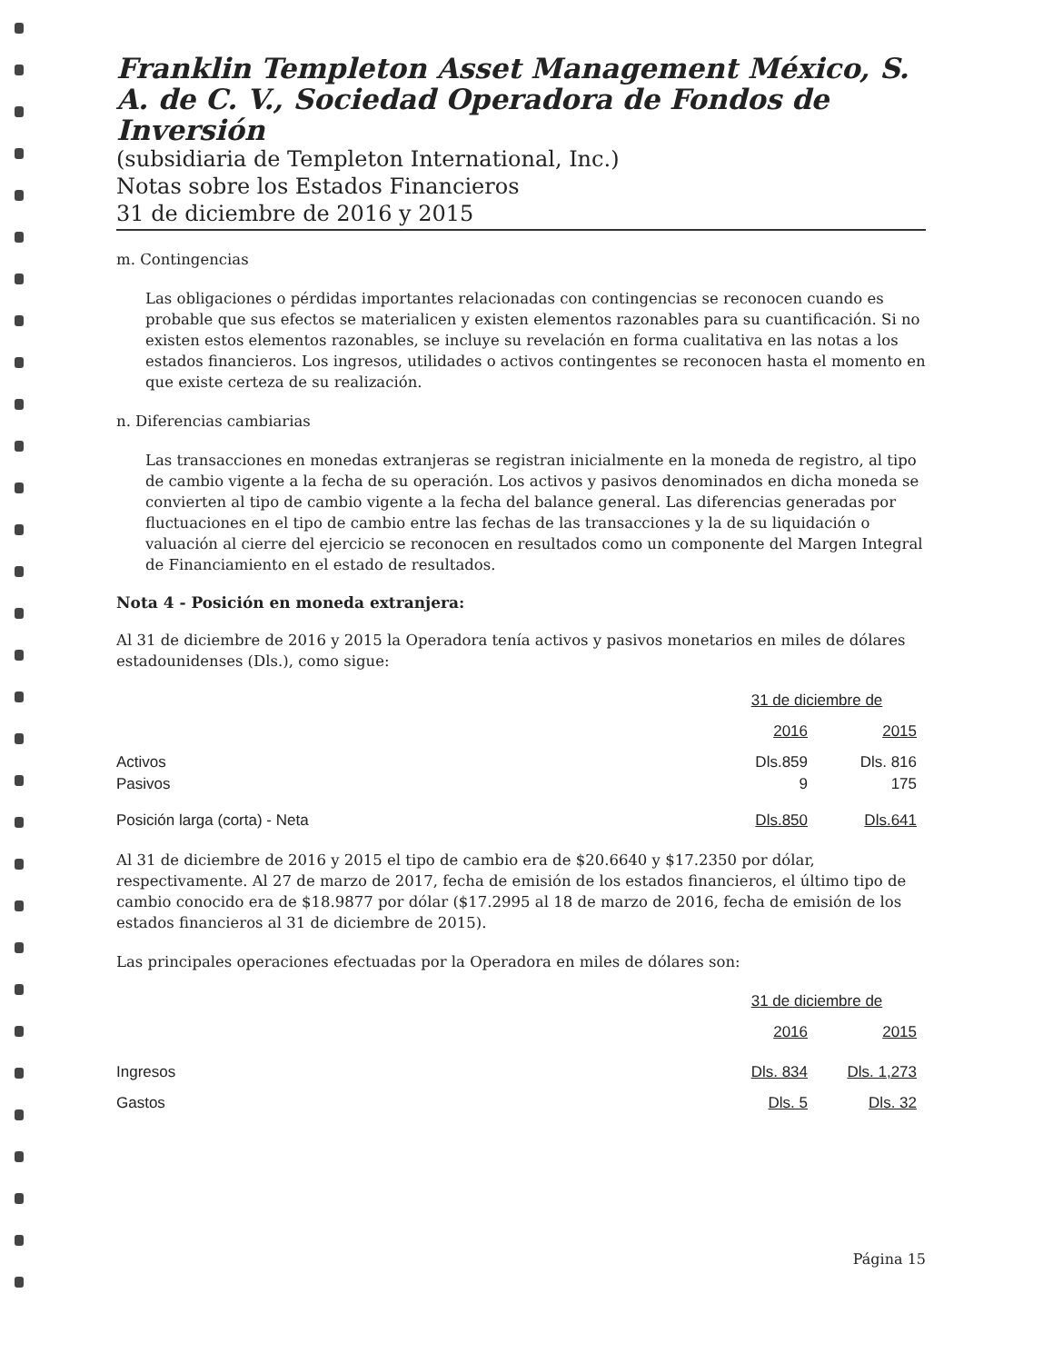Franklin Templeton Asset Management México, S. A. de C. V., Sociedad Operadora de Fondos de Inversión
(subsidiaria de Templeton International, Inc.)
Notas sobre los Estados Financieros
31 de diciembre de 2016 y 2015
m. Contingencias
Las obligaciones o pérdidas importantes relacionadas con contingencias se reconocen cuando es probable que sus efectos se materialicen y existen elementos razonables para su cuantificación. Si no existen estos elementos razonables, se incluye su revelación en forma cualitativa en las notas a los estados financieros. Los ingresos, utilidades o activos contingentes se reconocen hasta el momento en que existe certeza de su realización.
n. Diferencias cambiarias
Las transacciones en monedas extranjeras se registran inicialmente en la moneda de registro, al tipo de cambio vigente a la fecha de su operación. Los activos y pasivos denominados en dicha moneda se convierten al tipo de cambio vigente a la fecha del balance general. Las diferencias generadas por fluctuaciones en el tipo de cambio entre las fechas de las transacciones y la de su liquidación o valuación al cierre del ejercicio se reconocen en resultados como un componente del Margen Integral de Financiamiento en el estado de resultados.
Nota 4 - Posición en moneda extranjera:
Al 31 de diciembre de 2016 y 2015 la Operadora tenía activos y pasivos monetarios en miles de dólares estadounidenses (Dls.), como sigue:
| | 31 de diciembre de | |
| | 2016 | 2015 |
| Activos | Dls.859 | Dls. 816 |
| Pasivos | 9 | 175 |
| Posición larga (corta) - Neta | Dls.850 | Dls.641 |
Al 31 de diciembre de 2016 y 2015 el tipo de cambio era de $20.6640 y $17.2350 por dólar, respectivamente. Al 27 de marzo de 2017, fecha de emisión de los estados financieros, el último tipo de cambio conocido era de $18.9877 por dólar ($17.2995 al 18 de marzo de 2016, fecha de emisión de los estados financieros al 31 de diciembre de 2015).
Las principales operaciones efectuadas por la Operadora en miles de dólares son:
| | 31 de diciembre de | |
| | 2016 | 2015 |
| Ingresos | Dls. 834 | Dls. 1,273 |
| Gastos | Dls. 5 | Dls. 32 |
Página 15